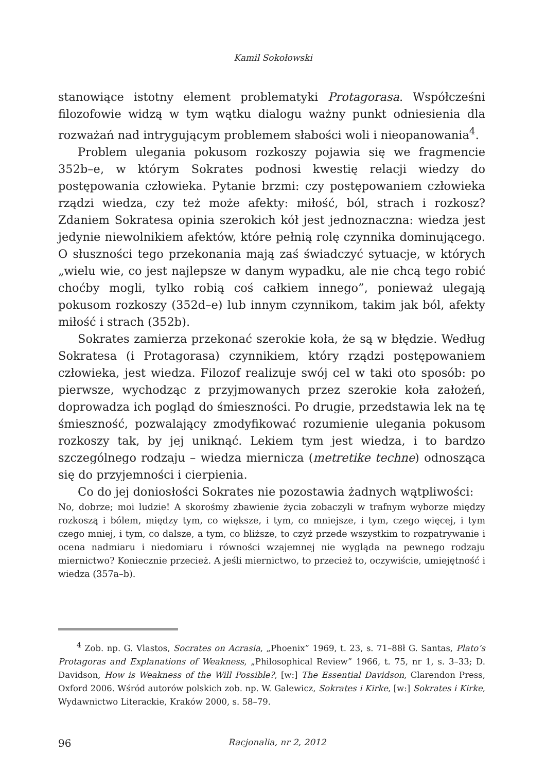Kamil Sokołowski
stanowiące istotny element problematyki Protagorasa. Współcześni filozofowie widzą w tym wątku dialogu ważny punkt odniesienia dla rozważań nad intrygującym problemem słabości woli i nieopanowania<sup>4</sup>.
Problem ulegania pokusom rozkoszy pojawia się we fragmencie 352b–e, w którym Sokrates podnosi kwestię relacji wiedzy do postępowania człowieka. Pytanie brzmi: czy postępowaniem człowieka rządzi wiedza, czy też może afekty: miłość, ból, strach i rozkosz? Zdaniem Sokratesa opinia szerokich kół jest jednoznaczna: wiedza jest jedynie niewolnikiem afektów, które pełnią rolę czynnika dominującego. O słuszności tego przekonania mają zaś świadczyć sytuacje, w których „wielu wie, co jest najlepsze w danym wypadku, ale nie chcą tego robić choćby mogli, tylko robią coś całkiem innego”, ponieważ ulegają pokusom rozkoszy (352d–e) lub innym czynnikom, takim jak ból, afekty miłość i strach (352b).
Sokrates zamierza przekonać szerokie koła, że są w błędzie. Według Sokratesa (i Protagorasa) czynnikiem, który rządzi postępowaniem człowieka, jest wiedza. Filozof realizuje swój cel w taki oto sposób: po pierwsze, wychodząc z przyjmowanych przez szerokie koła założeń, doprowadza ich pogląd do śmieszności. Po drugie, przedstawia lek na tę śmieszność, pozwalający zmodyfikować rozumienie ulegania pokusom rozkoszy tak, by jej uniknąć. Lekiem tym jest wiedza, i to bardzo szczególnego rodzaju – wiedza miernicza (metretike techne) odnosząca się do przyjemności i cierpienia.
Co do jej doniosłości Sokrates nie pozostawia żadnych wątpliwości:
No, dobrze; moi ludzie! A skorośmy zbawienie życia zobaczyli w trafnym wyborze między rozkoszą i bólem, między tym, co większe, i tym, co mniejsze, i tym, czego więcej, i tym czego mniej, i tym, co dalsze, a tym, co bliższe, to czyż przede wszystkim to rozpatrywanie i ocena nadmiaru i niedomiaru i równości wzajemnej nie wygląda na pewnego rodzaju miernictwo? Koniecznie przecież. A jeśli miernictwo, to przecież to, oczywiście, umiejętność i wiedza (357a–b).
<sup>4</sup> Zob. np. G. Vlastos, Socrates on Acrasia, „Phoenix” 1969, t. 23, s. 71–88ł G. Santas, Plato’s Protagoras and Explanations of Weakness, „Philosophical Review” 1966, t. 75, nr 1, s. 3–33; D. Davidson, How is Weakness of the Will Possible?, [w:] The Essential Davidson, Clarendon Press, Oxford 2006. Wśród autorów polskich zob. np. W. Galewicz, Sokrates i Kirke, [w:] Sokrates i Kirke, Wydawnictwo Literackie, Kraków 2000, s. 58–79.
96 Racjonalia, nr 2, 2012